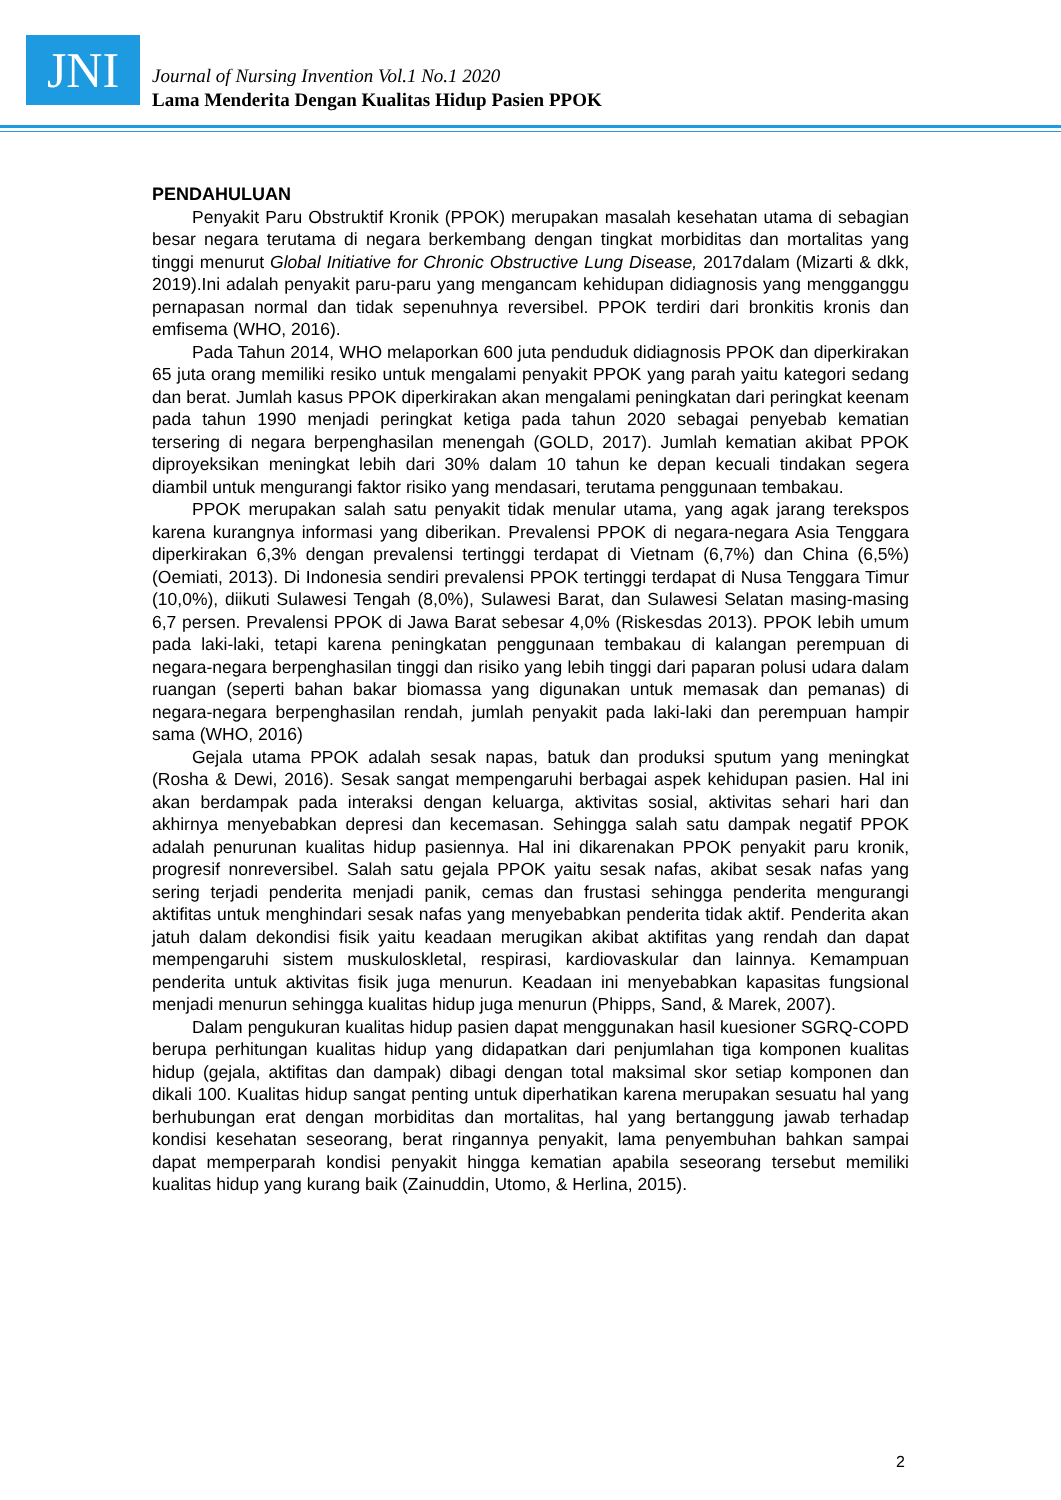JNI
Journal of Nursing Invention Vol.1 No.1 2020
Lama Menderita Dengan Kualitas Hidup Pasien PPOK
PENDAHULUAN
Penyakit Paru Obstruktif Kronik (PPOK) merupakan masalah kesehatan utama di sebagian besar negara terutama di negara berkembang dengan tingkat morbiditas dan mortalitas yang tinggi menurut Global Initiative for Chronic Obstructive Lung Disease, 2017dalam (Mizarti & dkk, 2019).Ini adalah penyakit paru-paru yang mengancam kehidupan didiagnosis yang mengganggu pernapasan normal dan tidak sepenuhnya reversibel. PPOK terdiri dari bronkitis kronis dan emfisema (WHO, 2016).
Pada Tahun 2014, WHO melaporkan 600 juta penduduk didiagnosis PPOK dan diperkirakan 65 juta orang memiliki resiko untuk mengalami penyakit PPOK yang parah yaitu kategori sedang dan berat. Jumlah kasus PPOK diperkirakan akan mengalami peningkatan dari peringkat keenam pada tahun 1990 menjadi peringkat ketiga pada tahun 2020 sebagai penyebab kematian tersering di negara berpenghasilan menengah (GOLD, 2017). Jumlah kematian akibat PPOK diproyeksikan meningkat lebih dari 30% dalam 10 tahun ke depan kecuali tindakan segera diambil untuk mengurangi faktor risiko yang mendasari, terutama penggunaan tembakau.
PPOK merupakan salah satu penyakit tidak menular utama, yang agak jarang terekspos karena kurangnya informasi yang diberikan. Prevalensi PPOK di negara-negara Asia Tenggara diperkirakan 6,3% dengan prevalensi tertinggi terdapat di Vietnam (6,7%) dan China (6,5%) (Oemiati, 2013). Di Indonesia sendiri prevalensi PPOK tertinggi terdapat di Nusa Tenggara Timur (10,0%), diikuti Sulawesi Tengah (8,0%), Sulawesi Barat, dan Sulawesi Selatan masing-masing 6,7 persen. Prevalensi PPOK di Jawa Barat sebesar 4,0% (Riskesdas 2013). PPOK lebih umum pada laki-laki, tetapi karena peningkatan penggunaan tembakau di kalangan perempuan di negara-negara berpenghasilan tinggi dan risiko yang lebih tinggi dari paparan polusi udara dalam ruangan (seperti bahan bakar biomassa yang digunakan untuk memasak dan pemanas) di negara-negara berpenghasilan rendah, jumlah penyakit pada laki-laki dan perempuan hampir sama (WHO, 2016)
Gejala utama PPOK adalah sesak napas, batuk dan produksi sputum yang meningkat (Rosha & Dewi, 2016). Sesak sangat mempengaruhi berbagai aspek kehidupan pasien. Hal ini akan berdampak pada interaksi dengan keluarga, aktivitas sosial, aktivitas sehari hari dan akhirnya menyebabkan depresi dan kecemasan. Sehingga salah satu dampak negatif PPOK adalah penurunan kualitas hidup pasiennya. Hal ini dikarenakan PPOK penyakit paru kronik, progresif nonreversibel. Salah satu gejala PPOK yaitu sesak nafas, akibat sesak nafas yang sering terjadi penderita menjadi panik, cemas dan frustasi sehingga penderita mengurangi aktifitas untuk menghindari sesak nafas yang menyebabkan penderita tidak aktif. Penderita akan jatuh dalam dekondisi fisik yaitu keadaan merugikan akibat aktifitas yang rendah dan dapat mempengaruhi sistem muskuloskletal, respirasi, kardiovaskular dan lainnya. Kemampuan penderita untuk aktivitas fisik juga menurun. Keadaan ini menyebabkan kapasitas fungsional menjadi menurun sehingga kualitas hidup juga menurun (Phipps, Sand, & Marek, 2007).
Dalam pengukuran kualitas hidup pasien dapat menggunakan hasil kuesioner SGRQ-COPD berupa perhitungan kualitas hidup yang didapatkan dari penjumlahan tiga komponen kualitas hidup (gejala, aktifitas dan dampak) dibagi dengan total maksimal skor setiap komponen dan dikali 100. Kualitas hidup sangat penting untuk diperhatikan karena merupakan sesuatu hal yang berhubungan erat dengan morbiditas dan mortalitas, hal yang bertanggung jawab terhadap kondisi kesehatan seseorang, berat ringannya penyakit, lama penyembuhan bahkan sampai dapat memperparah kondisi penyakit hingga kematian apabila seseorang tersebut memiliki kualitas hidup yang kurang baik (Zainuddin, Utomo, & Herlina, 2015).
2